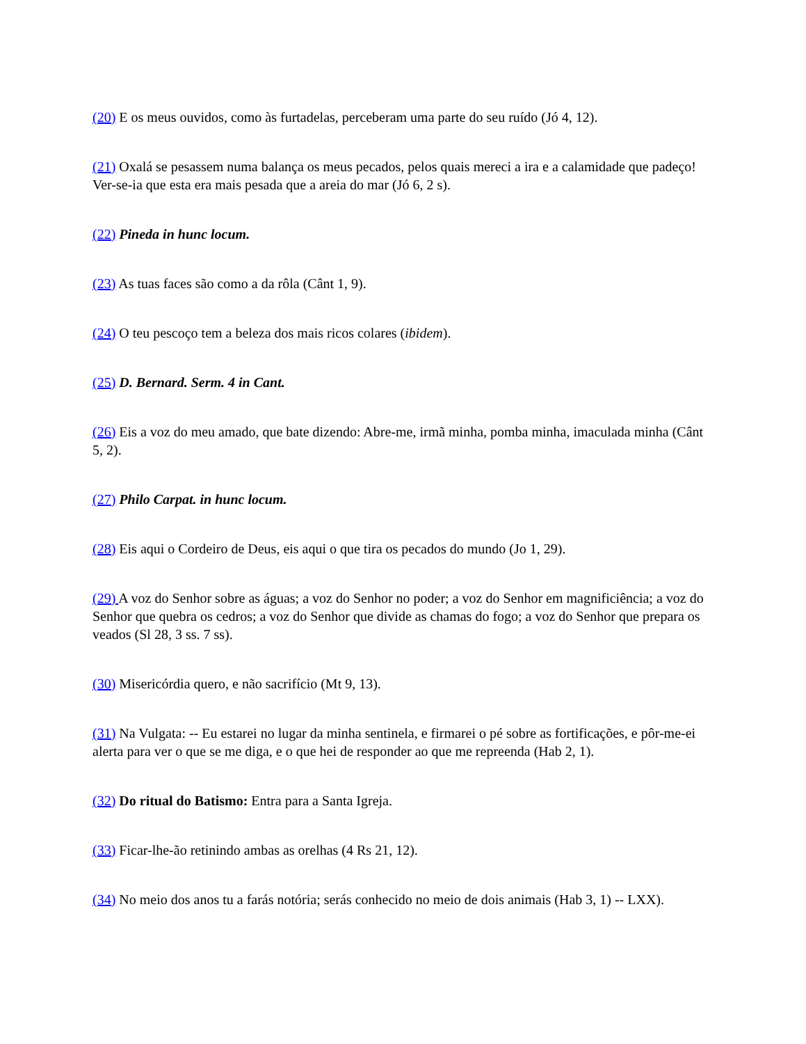(20) E os meus ouvidos, como às furtadelas, perceberam uma parte do seu ruído (Jó 4, 12).
(21) Oxalá se pesassem numa balança os meus pecados, pelos quais mereci a ira e a calamidade que padeço! Ver-se-ia que esta era mais pesada que a areia do mar (Jó 6, 2 s).
(22) Pineda in hunc locum.
(23) As tuas faces são como a da rôla (Cânt 1, 9).
(24) O teu pescoço tem a beleza dos mais ricos colares (ibidem).
(25) D. Bernard. Serm. 4 in Cant.
(26) Eis a voz do meu amado, que bate dizendo: Abre-me, irmã minha, pomba minha, imaculada minha (Cânt 5, 2).
(27) Philo Carpat. in hunc locum.
(28) Eis aqui o Cordeiro de Deus, eis aqui o que tira os pecados do mundo (Jo 1, 29).
(29) A voz do Senhor sobre as águas; a voz do Senhor no poder; a voz do Senhor em magnificiência; a voz do Senhor que quebra os cedros; a voz do Senhor que divide as chamas do fogo; a voz do Senhor que prepara os veados (Sl 28, 3 ss. 7 ss).
(30) Misericórdia quero, e não sacrifício (Mt 9, 13).
(31) Na Vulgata: -- Eu estarei no lugar da minha sentinela, e firmarei o pé sobre as fortificações, e pôr-me-ei alerta para ver o que se me diga, e o que hei de responder ao que me repreenda (Hab 2, 1).
(32) Do ritual do Batismo: Entra para a Santa Igreja.
(33) Ficar-lhe-ão retinindo ambas as orelhas (4 Rs 21, 12).
(34) No meio dos anos tu a farás notória; serás conhecido no meio de dois animais (Hab 3, 1) -- LXX).